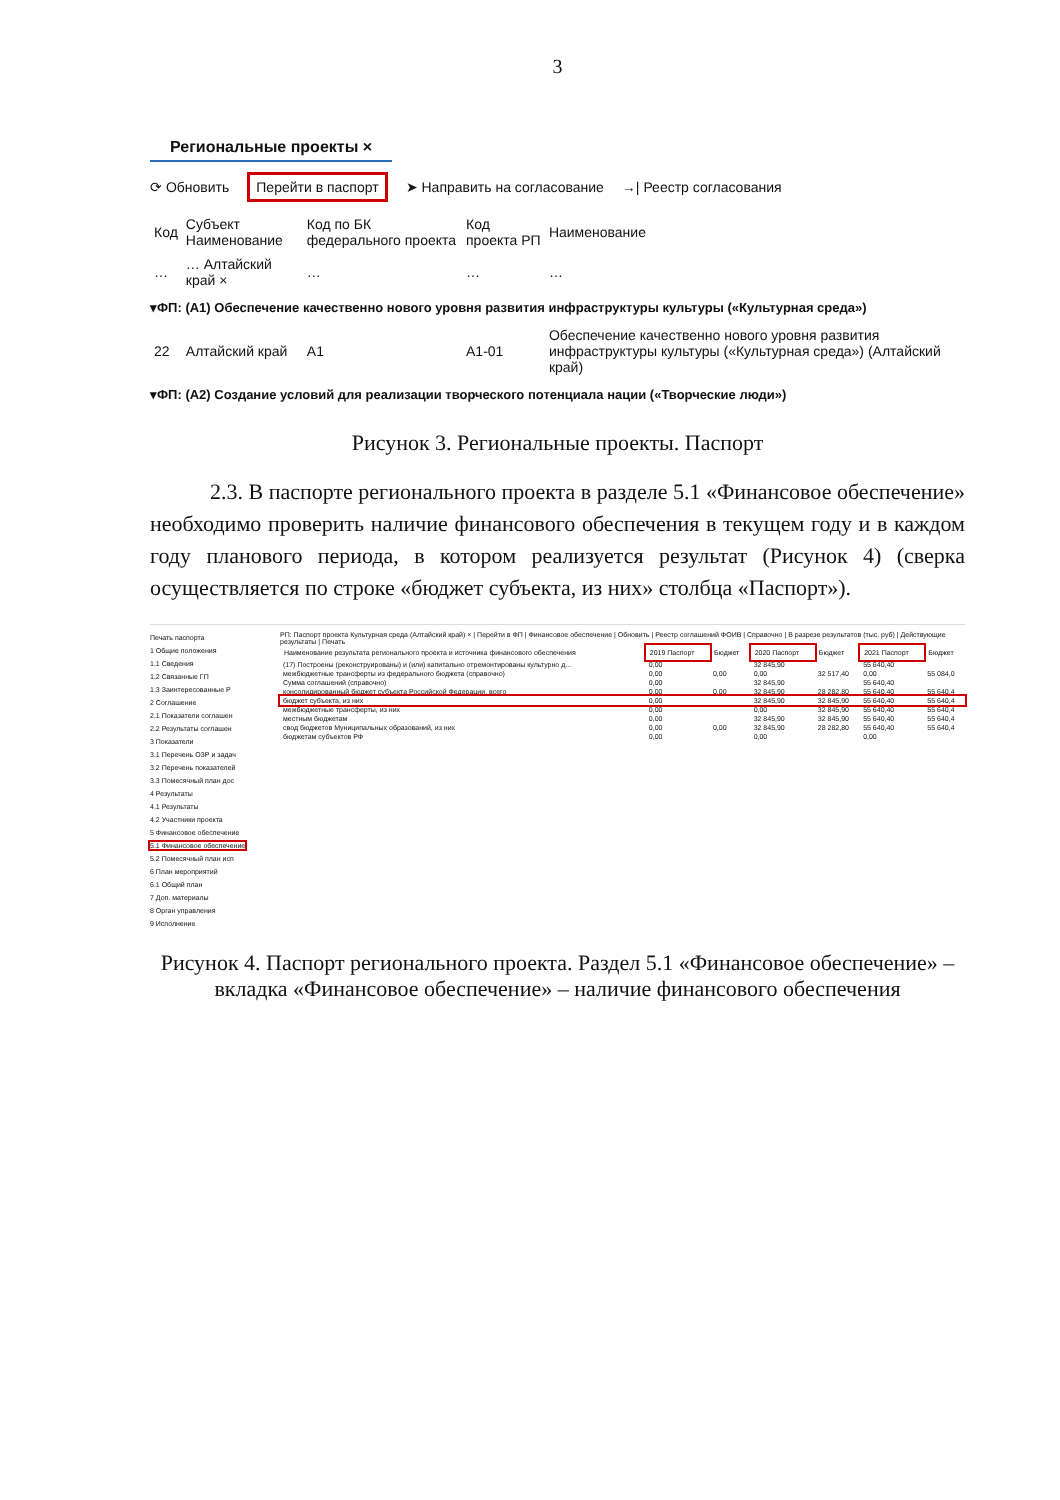3
Региональные проекты ×
⟳ Обновить Перейти в паспорт ➤ Направить на согласование →| Реестр согласования
| Код | Субъект Наименование | Код по БК федерального проекта | Код проекта РП | Наименование |
| --- | --- | --- | --- | --- |
| … | … Алтайский край × | … | … | … |
| ▾ФП: (А1) Обеспечение качественно нового уровня развития инфраструктуры культуры («Культурная среда») | | | | |
| 22 | Алтайский край | А1 | А1-01 | Обеспечение качественно нового уровня развития инфраструктуры культуры («Культурная среда») (Алтайский край) |
| ▾ФП: (А2) Создание условий для реализации творческого потенциала нации («Творческие люди») | | | | |
Рисунок 3. Региональные проекты. Паспорт
2.3. В паспорте регионального проекта в разделе 5.1 «Финансовое обеспечение» необходимо проверить наличие финансового обеспечения в текущем году и в каждом году планового периода, в котором реализуется результат (Рисунок 4) (сверка осуществляется по строке «бюджет субъекта, из них» столбца «Паспорт»).
Печать паспорта
1 Общие положения
1.1 Сведения
1.2 Связанные ГП
1.3 Заинтересованные Р
2 Соглашение
2.1 Показатели соглашен
2.2 Результаты соглашен
3 Показатели
3.1 Перечень ОЗР и задач
3.2 Перечень показателей
3.3 Помесячный план дос
4 Результаты
4.1 Результаты
4.2 Участники проекта
5 Финансовое обеспечение
5.1 Финансовое обеспечение
5.2 Помесячный план исп
6 План мероприятий
6.1 Общий план
7 Доп. материалы
8 Орган управления
9 Исполнение
РП: Паспорт проекта Культурная среда (Алтайский край) × | Перейти в ФП | Финансовое обеспечение | Обновить | Реестр соглашений ФОИВ | Справочно | В разрезе результатов (тыс. руб) | Действующие результаты | Печать
| Наименование результата регионального проекта и источника финансового обеспечения | 2019 Паспорт | Бюджет | 2020 Паспорт | Бюджет | 2021 Паспорт | Бюджет |
| --- | --- | --- | --- | --- | --- | --- |
| (17) Построены (реконструированы) и (или) капитально отремонтированы культурно д... | 0,00 | | 32 845,90 | | 55 640,40 | |
| межбюджетные трансферты из федерального бюджета (справочно) | 0,00 | 0,00 | 0,00 | 32 517,40 | 0,00 | 55 084,0 |
| Сумма соглашений (справочно) | 0,00 | | 32 845,90 | | 55 640,40 | |
| консолидированный бюджет субъекта Российской Федерации, всего | 0,00 | 0,00 | 32 845,90 | 28 282,80 | 55 640,40 | 55 640,4 |
| бюджет субъекта, из них | 0,00 | | 32 845,90 | 32 845,90 | 55 640,40 | 55 640,4 |
| межбюджетные трансферты, из них | 0,00 | | 0,00 | 32 845,90 | 55 640,40 | 55 640,4 |
| местным бюджетам | 0,00 | | 32 845,90 | 32 845,90 | 55 640,40 | 55 640,4 |
| свод бюджетов Муниципальных образований, из них | 0,00 | 0,00 | 32 845,90 | 28 282,80 | 55 640,40 | 55 640,4 |
| бюджетам субъектов РФ | 0,00 | | 0,00 | | 0,00 | |
Рисунок 4. Паспорт регионального проекта. Раздел 5.1 «Финансовое обеспечение» – вкладка «Финансовое обеспечение» – наличие финансового обеспечения